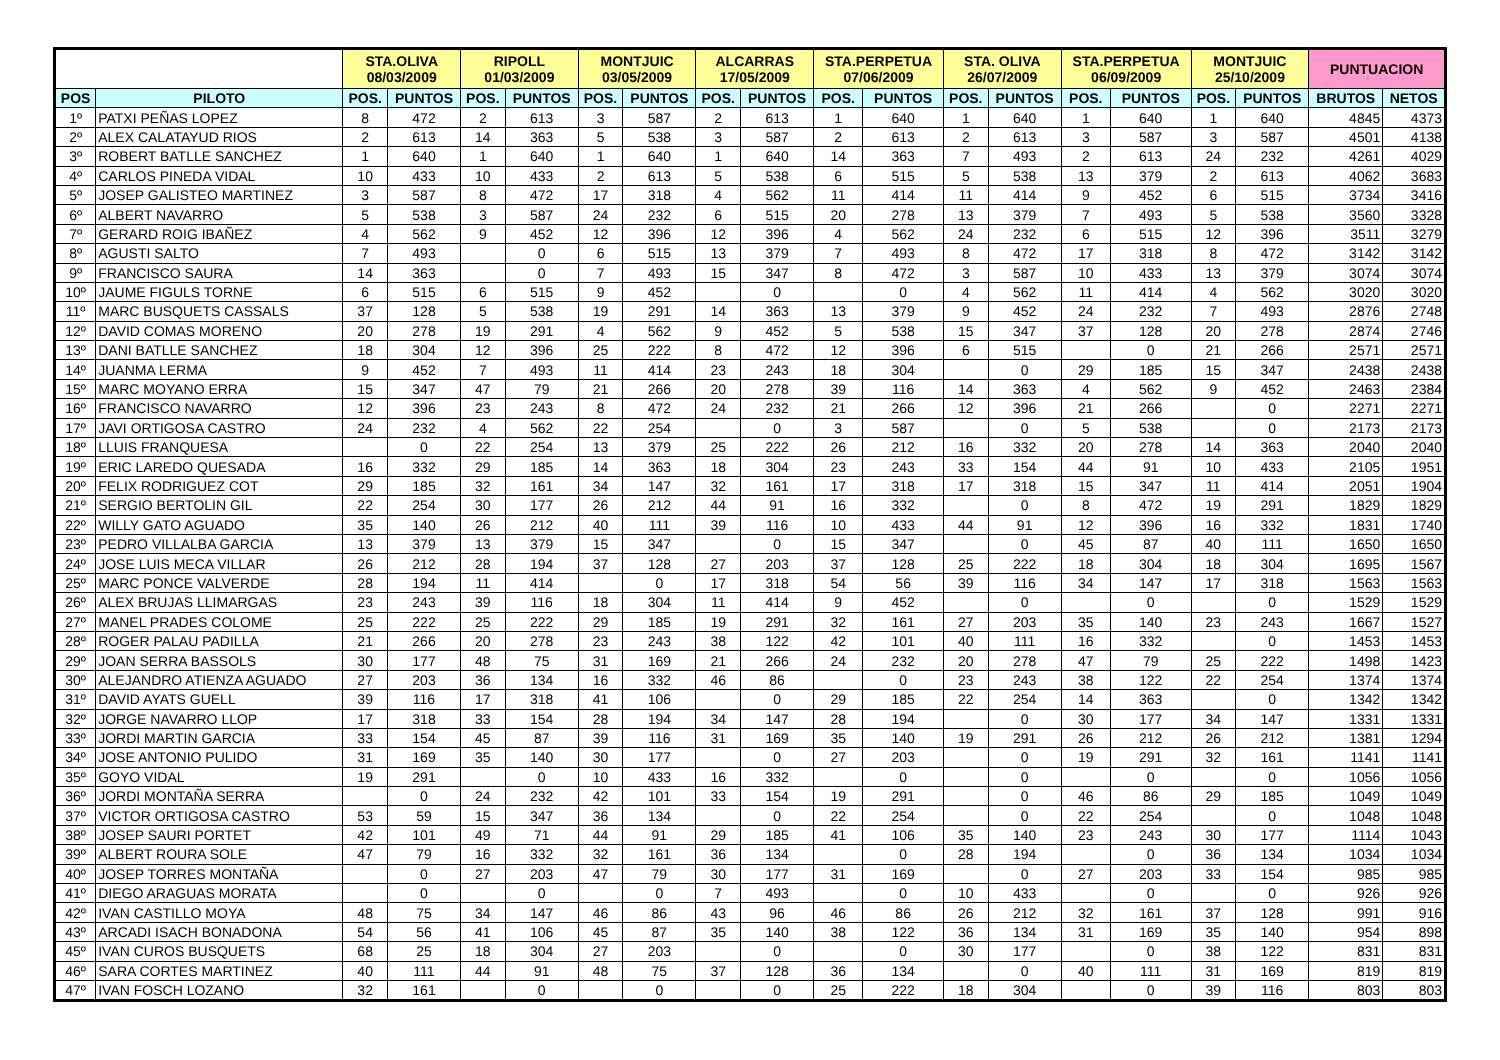| | | STA.OLIVA 08/03/2009 | | RIPOLL 01/03/2009 | | MONTJUIC 03/05/2009 | | ALCARRAS 17/05/2009 | | STA.PERPETUA 07/06/2009 | | STA. OLIVA 26/07/2009 | | STA.PERPETUA 06/09/2009 | | MONTJUIC 25/10/2009 | | PUNTUACION | |
| --- | --- | --- | --- | --- | --- | --- | --- | --- | --- | --- | --- | --- | --- | --- | --- | --- | --- | --- | --- |
| POS | PILOTO | POS. | PUNTOS | POS. | PUNTOS | POS. | PUNTOS | POS. | PUNTOS | POS. | PUNTOS | POS. | PUNTOS | POS. | PUNTOS | POS. | PUNTOS | BRUTOS | NETOS |
| 1º | PATXI PEÑAS LOPEZ | 8 | 472 | 2 | 613 | 3 | 587 | 2 | 613 | 1 | 640 | 1 | 640 | 1 | 640 | 1 | 640 | 4845 | 4373 |
| 2º | ALEX CALATAYUD RIOS | 2 | 613 | 14 | 363 | 5 | 538 | 3 | 587 | 2 | 613 | 2 | 613 | 3 | 587 | 3 | 587 | 4501 | 4138 |
| 3º | ROBERT BATLLE SANCHEZ | 1 | 640 | 1 | 640 | 1 | 640 | 1 | 640 | 14 | 363 | 7 | 493 | 2 | 613 | 24 | 232 | 4261 | 4029 |
| 4º | CARLOS PINEDA VIDAL | 10 | 433 | 10 | 433 | 2 | 613 | 5 | 538 | 6 | 515 | 5 | 538 | 13 | 379 | 2 | 613 | 4062 | 3683 |
| 5º | JOSEP GALISTEO MARTINEZ | 3 | 587 | 8 | 472 | 17 | 318 | 4 | 562 | 11 | 414 | 11 | 414 | 9 | 452 | 6 | 515 | 3734 | 3416 |
| 6º | ALBERT NAVARRO | 5 | 538 | 3 | 587 | 24 | 232 | 6 | 515 | 20 | 278 | 13 | 379 | 7 | 493 | 5 | 538 | 3560 | 3328 |
| 7º | GERARD ROIG IBAÑEZ | 4 | 562 | 9 | 452 | 12 | 396 | 12 | 396 | 4 | 562 | 24 | 232 | 6 | 515 | 12 | 396 | 3511 | 3279 |
| 8º | AGUSTI SALTO | 7 | 493 | | 0 | 6 | 515 | 13 | 379 | 7 | 493 | 8 | 472 | 17 | 318 | 8 | 472 | 3142 | 3142 |
| 9º | FRANCISCO SAURA | 14 | 363 | | 0 | 7 | 493 | 15 | 347 | 8 | 472 | 3 | 587 | 10 | 433 | 13 | 379 | 3074 | 3074 |
| 10º | JAUME FIGULS TORNE | 6 | 515 | 6 | 515 | 9 | 452 | | 0 | | 0 | 4 | 562 | 11 | 414 | 4 | 562 | 3020 | 3020 |
| 11º | MARC BUSQUETS CASSALS | 37 | 128 | 5 | 538 | 19 | 291 | 14 | 363 | 13 | 379 | 9 | 452 | 24 | 232 | 7 | 493 | 2876 | 2748 |
| 12º | DAVID COMAS MORENO | 20 | 278 | 19 | 291 | 4 | 562 | 9 | 452 | 5 | 538 | 15 | 347 | 37 | 128 | 20 | 278 | 2874 | 2746 |
| 13º | DANI BATLLE SANCHEZ | 18 | 304 | 12 | 396 | 25 | 222 | 8 | 472 | 12 | 396 | 6 | 515 | | 0 | 21 | 266 | 2571 | 2571 |
| 14º | JUANMA LERMA | 9 | 452 | 7 | 493 | 11 | 414 | 23 | 243 | 18 | 304 | | 0 | 29 | 185 | 15 | 347 | 2438 | 2438 |
| 15º | MARC MOYANO ERRA | 15 | 347 | 47 | 79 | 21 | 266 | 20 | 278 | 39 | 116 | 14 | 363 | 4 | 562 | 9 | 452 | 2463 | 2384 |
| 16º | FRANCISCO NAVARRO | 12 | 396 | 23 | 243 | 8 | 472 | 24 | 232 | 21 | 266 | 12 | 396 | 21 | 266 | | 0 | 2271 | 2271 |
| 17º | JAVI ORTIGOSA CASTRO | 24 | 232 | 4 | 562 | 22 | 254 | | 0 | 3 | 587 | | 0 | 5 | 538 | | 0 | 2173 | 2173 |
| 18º | LLUIS FRANQUESA | | 0 | 22 | 254 | 13 | 379 | 25 | 222 | 26 | 212 | 16 | 332 | 20 | 278 | 14 | 363 | 2040 | 2040 |
| 19º | ERIC LAREDO QUESADA | 16 | 332 | 29 | 185 | 14 | 363 | 18 | 304 | 23 | 243 | 33 | 154 | 44 | 91 | 10 | 433 | 2105 | 1951 |
| 20º | FELIX RODRIGUEZ COT | 29 | 185 | 32 | 161 | 34 | 147 | 32 | 161 | 17 | 318 | 17 | 318 | 15 | 347 | 11 | 414 | 2051 | 1904 |
| 21º | SERGIO BERTOLIN GIL | 22 | 254 | 30 | 177 | 26 | 212 | 44 | 91 | 16 | 332 | | 0 | 8 | 472 | 19 | 291 | 1829 | 1829 |
| 22º | WILLY GATO AGUADO | 35 | 140 | 26 | 212 | 40 | 111 | 39 | 116 | 10 | 433 | 44 | 91 | 12 | 396 | 16 | 332 | 1831 | 1740 |
| 23º | PEDRO VILLALBA GARCIA | 13 | 379 | 13 | 379 | 15 | 347 | | 0 | 15 | 347 | | 0 | 45 | 87 | 40 | 111 | 1650 | 1650 |
| 24º | JOSE LUIS MECA VILLAR | 26 | 212 | 28 | 194 | 37 | 128 | 27 | 203 | 37 | 128 | 25 | 222 | 18 | 304 | 18 | 304 | 1695 | 1567 |
| 25º | MARC PONCE VALVERDE | 28 | 194 | 11 | 414 | | 0 | 17 | 318 | 54 | 56 | 39 | 116 | 34 | 147 | 17 | 318 | 1563 | 1563 |
| 26º | ALEX BRUJAS LLIMARGAS | 23 | 243 | 39 | 116 | 18 | 304 | 11 | 414 | 9 | 452 | | 0 | | 0 | | 0 | 1529 | 1529 |
| 27º | MANEL PRADES COLOME | 25 | 222 | 25 | 222 | 29 | 185 | 19 | 291 | 32 | 161 | 27 | 203 | 35 | 140 | 23 | 243 | 1667 | 1527 |
| 28º | ROGER PALAU PADILLA | 21 | 266 | 20 | 278 | 23 | 243 | 38 | 122 | 42 | 101 | 40 | 111 | 16 | 332 | | 0 | 1453 | 1453 |
| 29º | JOAN SERRA BASSOLS | 30 | 177 | 48 | 75 | 31 | 169 | 21 | 266 | 24 | 232 | 20 | 278 | 47 | 79 | 25 | 222 | 1498 | 1423 |
| 30º | ALEJANDRO ATIENZA AGUADO | 27 | 203 | 36 | 134 | 16 | 332 | 46 | 86 | | 0 | 23 | 243 | 38 | 122 | 22 | 254 | 1374 | 1374 |
| 31º | DAVID AYATS GUELL | 39 | 116 | 17 | 318 | 41 | 106 | | 0 | 29 | 185 | 22 | 254 | 14 | 363 | | 0 | 1342 | 1342 |
| 32º | JORGE NAVARRO LLOP | 17 | 318 | 33 | 154 | 28 | 194 | 34 | 147 | 28 | 194 | | 0 | 30 | 177 | 34 | 147 | 1331 | 1331 |
| 33º | JORDI MARTIN GARCIA | 33 | 154 | 45 | 87 | 39 | 116 | 31 | 169 | 35 | 140 | 19 | 291 | 26 | 212 | 26 | 212 | 1381 | 1294 |
| 34º | JOSE ANTONIO PULIDO | 31 | 169 | 35 | 140 | 30 | 177 | | 0 | 27 | 203 | | 0 | 19 | 291 | 32 | 161 | 1141 | 1141 |
| 35º | GOYO VIDAL | 19 | 291 | | 0 | 10 | 433 | 16 | 332 | | 0 | | 0 | | 0 | | 0 | 1056 | 1056 |
| 36º | JORDI MONTAÑA SERRA | | 0 | 24 | 232 | 42 | 101 | 33 | 154 | 19 | 291 | | 0 | 46 | 86 | 29 | 185 | 1049 | 1049 |
| 37º | VICTOR ORTIGOSA CASTRO | 53 | 59 | 15 | 347 | 36 | 134 | | 0 | 22 | 254 | | 0 | 22 | 254 | | 0 | 1048 | 1048 |
| 38º | JOSEP SAURI PORTET | 42 | 101 | 49 | 71 | 44 | 91 | 29 | 185 | 41 | 106 | 35 | 140 | 23 | 243 | 30 | 177 | 1114 | 1043 |
| 39º | ALBERT ROURA SOLE | 47 | 79 | 16 | 332 | 32 | 161 | 36 | 134 | | 0 | 28 | 194 | | 0 | 36 | 134 | 1034 | 1034 |
| 40º | JOSEP TORRES MONTAÑA | | 0 | 27 | 203 | 47 | 79 | 30 | 177 | 31 | 169 | | 0 | 27 | 203 | 33 | 154 | 985 | 985 |
| 41º | DIEGO ARAGUAS MORATA | | 0 | | 0 | | 0 | 7 | 493 | | 0 | 10 | 433 | | 0 | | 0 | 926 | 926 |
| 42º | IVAN CASTILLO MOYA | 48 | 75 | 34 | 147 | 46 | 86 | 43 | 96 | 46 | 86 | 26 | 212 | 32 | 161 | 37 | 128 | 991 | 916 |
| 43º | ARCADI ISACH BONADONA | 54 | 56 | 41 | 106 | 45 | 87 | 35 | 140 | 38 | 122 | 36 | 134 | 31 | 169 | 35 | 140 | 954 | 898 |
| 45º | IVAN CUROS BUSQUETS | 68 | 25 | 18 | 304 | 27 | 203 | | 0 | | 0 | 30 | 177 | | 0 | 38 | 122 | 831 | 831 |
| 46º | SARA CORTES MARTINEZ | 40 | 111 | 44 | 91 | 48 | 75 | 37 | 128 | 36 | 134 | | 0 | 40 | 111 | 31 | 169 | 819 | 819 |
| 47º | IVAN FOSCH LOZANO | 32 | 161 | | 0 | | 0 | | 0 | 25 | 222 | 18 | 304 | | 0 | 39 | 116 | 803 | 803 |